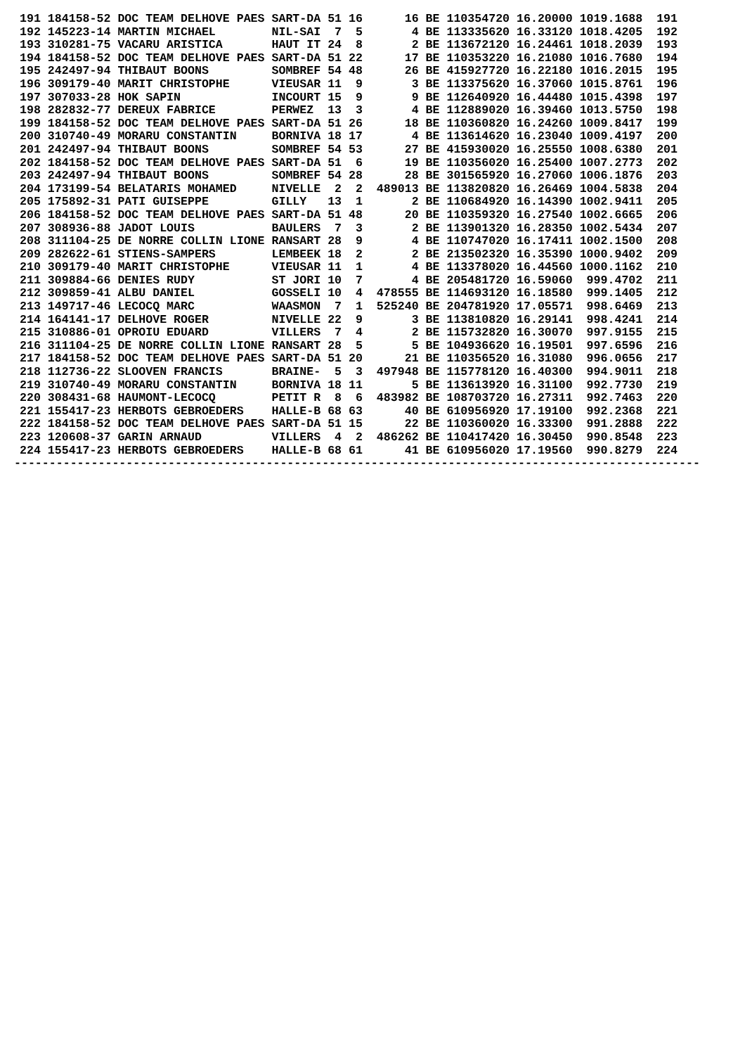191 184158-52 DOC TEAM DELHOVE PAES SART-DA 51 16      16 BE 110354720 16.20000 1019.1688  191
192 145223-14 MARTIN MICHAEL        NIL-SAI  7  5       4 BE 113335620 16.33120 1018.4205  192
193 310281-75 VACARU ARISTICA       HAUT IT 24  8       2 BE 113672120 16.24461 1018.2039  193
194 184158-52 DOC TEAM DELHOVE PAES SART-DA 51 22      17 BE 110353220 16.21080 1016.7680  194
195 242497-94 THIBAUT BOONS         SOMBREF 54 48      26 BE 415927720 16.22180 1016.2015  195
196 309179-40 MARIT CHRISTOPHE      VIEUSAR 11  9       3 BE 113375620 16.37060 1015.8761  196
197 307033-28 HOK SAPIN             INCOURT 15  9       9 BE 112640920 16.44480 1015.4398  197
198 282832-77 DEREUX FABRICE        PERWEZ  13  3       4 BE 112889020 16.39460 1013.5750  198
199 184158-52 DOC TEAM DELHOVE PAES SART-DA 51 26      18 BE 110360820 16.24260 1009.8417  199
200 310740-49 MORARU CONSTANTIN     BORNIVA 18 17       4 BE 113614620 16.23040 1009.4197  200
201 242497-94 THIBAUT BOONS         SOMBREF 54 53      27 BE 415930020 16.25550 1008.6380  201
202 184158-52 DOC TEAM DELHOVE PAES SART-DA 51  6      19 BE 110356020 16.25400 1007.2773  202
203 242497-94 THIBAUT BOONS         SOMBREF 54 28      28 BE 301565920 16.27060 1006.1876  203
204 173199-54 BELATARIS MOHAMED     NIVELLE  2  2  489013 BE 113820820 16.26469 1004.5838  204
205 175892-31 PATI GUISEPPE         GILLY   13  1       2 BE 110684920 16.14390 1002.9411  205
206 184158-52 DOC TEAM DELHOVE PAES SART-DA 51 48      20 BE 110359320 16.27540 1002.6665  206
207 308936-88 JADOT LOUIS           BAULERS  7  3       2 BE 113901320 16.28350 1002.5434  207
208 311104-25 DE NORRE COLLIN LIONE RANSART 28  9       4 BE 110747020 16.17411 1002.1500  208
209 282622-61 STIENS-SAMPERS        LEMBEEK 18  2       2 BE 213502320 16.35390 1000.9402  209
210 309179-40 MARIT CHRISTOPHE      VIEUSAR 11  1       4 BE 113378020 16.44560 1000.1162  210
211 309884-66 DENIES RUDY           ST JORI 10  7       4 BE 205481720 16.59060  999.4702  211
212 309859-41 ALBU DANIEL           GOSSELI 10  4  478555 BE 114693120 16.18580  999.1405  212
213 149717-46 LECOCQ MARC           WAASMON  7  1  525240 BE 204781920 17.05571  998.6469  213
214 164141-17 DELHOVE ROGER         NIVELLE 22  9       3 BE 113810820 16.29141  998.4241  214
215 310886-01 OPROIU EDUARD         VILLERS  7  4       2 BE 115732820 16.30070  997.9155  215
216 311104-25 DE NORRE COLLIN LIONE RANSART 28  5       5 BE 104936620 16.19501  997.6596  216
217 184158-52 DOC TEAM DELHOVE PAES SART-DA 51 20      21 BE 110356520 16.31080  996.0656  217
218 112736-22 SLOOVEN FRANCIS       BRAINE-  5  3  497948 BE 115778120 16.40300  994.9011  218
219 310740-49 MORARU CONSTANTIN     BORNIVA 18 11       5 BE 113613920 16.31100  992.7730  219
220 308431-68 HAUMONT-LECOCQ        PETIT R  8  6  483982 BE 108703720 16.27311  992.7463  220
221 155417-23 HERBOTS GEBROEDERS    HALLE-B 68 63      40 BE 610956920 17.19100  992.2368  221
222 184158-52 DOC TEAM DELHOVE PAES SART-DA 51 15      22 BE 110360020 16.33300  991.2888  222
223 120608-37 GARIN ARNAUD          VILLERS  4  2  486262 BE 110417420 16.30450  990.8548  223
224 155417-23 HERBOTS GEBROEDERS    HALLE-B 68 61      41 BE 610956020 17.19560  990.8279  224
--------------------------------------------------------------------------------------------------